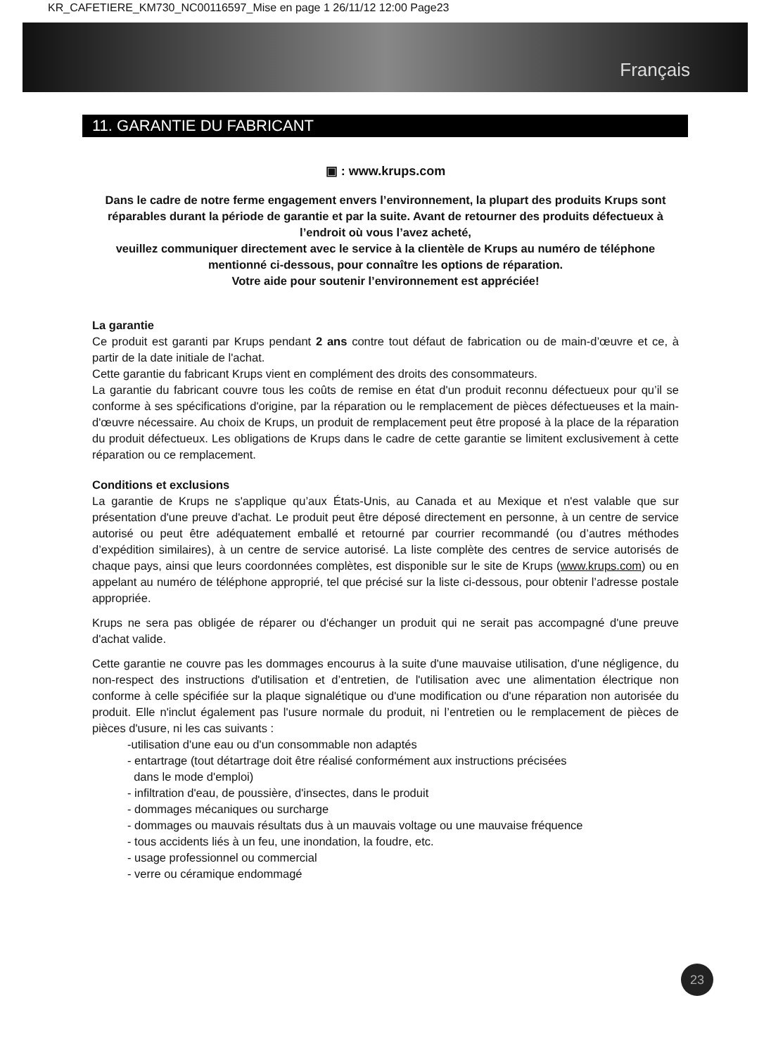KR_CAFETIERE_KM730_NC00116597_Mise en page 1 26/11/12 12:00 Page23
Français
11. GARANTIE DU FABRICANT
▣ : www.krups.com
Dans le cadre de notre ferme engagement envers l’environnement, la plupart des produits Krups sont réparables durant la période de garantie et par la suite. Avant de retourner des produits défectueux à l’endroit où vous l’avez acheté,
veuillez communiquer directement avec le service à la clientèle de Krups au numéro de téléphone mentionné ci-dessous, pour connaître les options de réparation.
Votre aide pour soutenir l’environnement est appréciée!
La garantie
Ce produit est garanti par Krups pendant 2 ans contre tout défaut de fabrication ou de main-d’œuvre et ce, à partir de la date initiale de l'achat.
Cette garantie du fabricant Krups vient en complément des droits des consommateurs.
La garantie du fabricant couvre tous les coûts de remise en état d'un produit reconnu défectueux pour qu’il se conforme à ses spécifications d'origine, par la réparation ou le remplacement de pièces défectueuses et la main-d'œuvre nécessaire. Au choix de Krups, un produit de remplacement peut être proposé à la place de la réparation du produit défectueux. Les obligations de Krups dans le cadre de cette garantie se limitent exclusivement à cette réparation ou ce remplacement.
Conditions et exclusions
La garantie de Krups ne s'applique qu’aux États-Unis, au Canada et au Mexique et n'est valable que sur présentation d'une preuve d'achat. Le produit peut être déposé directement en personne, à un centre de service autorisé ou peut être adéquatement emballé et retourné par courrier recommandé (ou d’autres méthodes d’expédition similaires), à un centre de service autorisé. La liste complète des centres de service autorisés de chaque pays, ainsi que leurs coordonnées complètes, est disponible sur le site de Krups (www.krups.com) ou en appelant au numéro de téléphone approprié, tel que précisé sur la liste ci-dessous, pour obtenir l’adresse postale appropriée.
Krups ne sera pas obligée de réparer ou d'échanger un produit qui ne serait pas accompagné d'une preuve d'achat valide.
Cette garantie ne couvre pas les dommages encourus à la suite d'une mauvaise utilisation, d'une négligence, du non-respect des instructions d'utilisation et d’entretien, de l'utilisation avec une alimentation électrique non conforme à celle spécifiée sur la plaque signalétique ou d'une modification ou d'une réparation non autorisée du produit. Elle n'inclut également pas l'usure normale du produit, ni l’entretien ou le remplacement de pièces de pièces d'usure, ni les cas suivants :
-utilisation d'une eau ou d'un consommable non adaptés
- entartrage (tout détartrage doit être réalisé conformément aux instructions précisées
dans le mode d'emploi)
- infiltration d'eau, de poussière, d'insectes, dans le produit
- dommages mécaniques ou surcharge
- dommages ou mauvais résultats dus à un mauvais voltage ou une mauvaise fréquence
- tous accidents liés à un feu, une inondation, la foudre, etc.
- usage professionnel ou commercial
- verre ou céramique endommagé
23